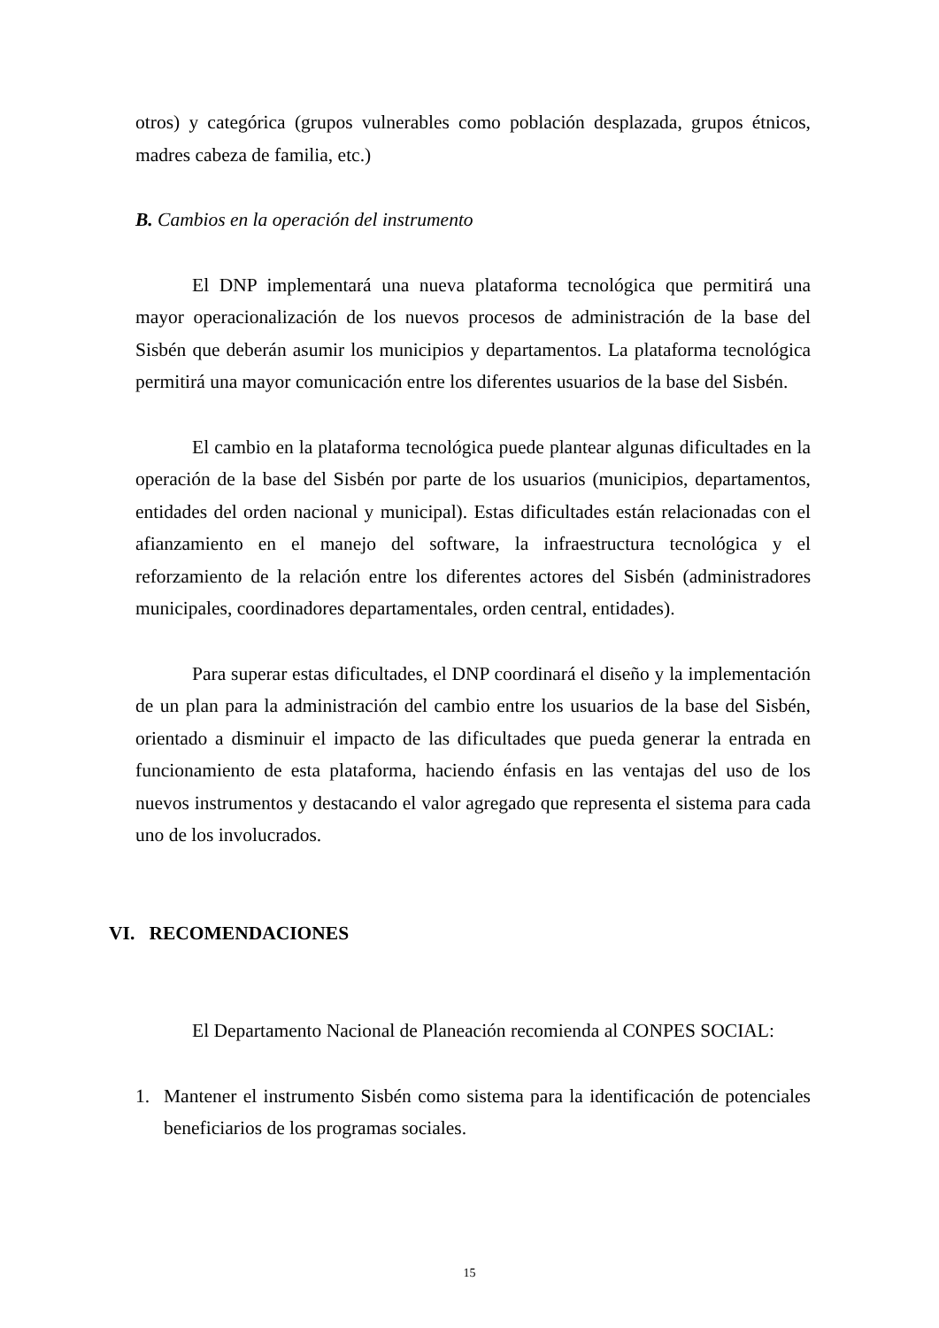otros) y categórica (grupos vulnerables como población desplazada, grupos étnicos, madres cabeza de familia, etc.)
B. Cambios en la operación del instrumento
El DNP implementará una nueva plataforma tecnológica que permitirá una mayor operacionalización de los nuevos procesos de administración de la base del Sisbén que deberán asumir los municipios y departamentos. La plataforma tecnológica permitirá una mayor comunicación entre los diferentes usuarios de la base del Sisbén.
El cambio en la plataforma tecnológica puede plantear algunas dificultades en la operación de la base del Sisbén por parte de los usuarios (municipios, departamentos, entidades del orden nacional y municipal). Estas dificultades están relacionadas con el afianzamiento en el manejo del software, la infraestructura tecnológica y el reforzamiento de la relación entre los diferentes actores del Sisbén (administradores municipales, coordinadores departamentales, orden central, entidades).
Para superar estas dificultades, el DNP coordinará el diseño y la implementación de un plan para la administración del cambio entre los usuarios de la base del Sisbén, orientado a disminuir el impacto de las dificultades que pueda generar la entrada en funcionamiento de esta plataforma, haciendo énfasis en las ventajas del uso de los nuevos instrumentos y destacando el valor agregado que representa el sistema para cada uno de los involucrados.
VI. RECOMENDACIONES
El Departamento Nacional de Planeación recomienda al CONPES SOCIAL:
1. Mantener el instrumento Sisbén como sistema para la identificación de potenciales beneficiarios de los programas sociales.
15